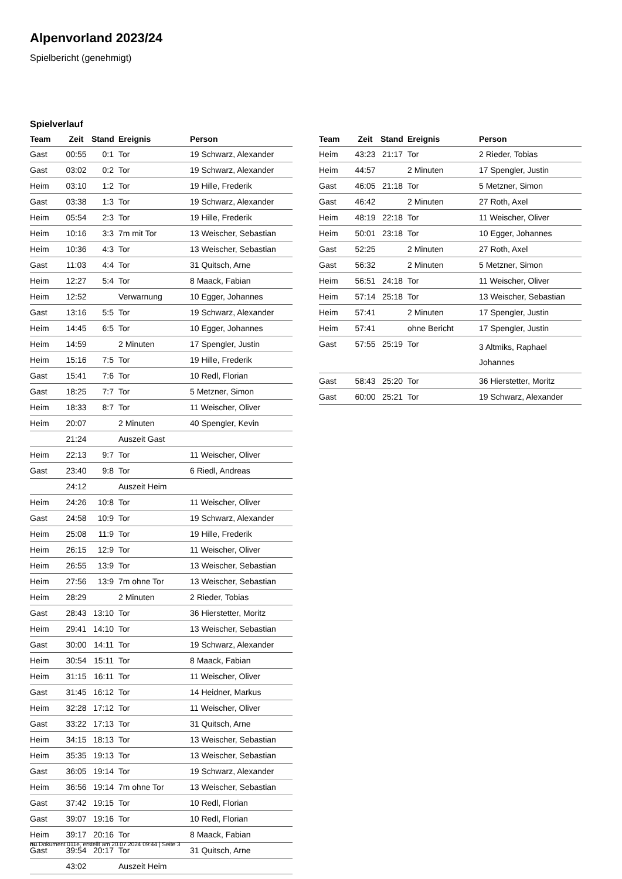Alpenvorland 2023/24
Spielbericht (genehmigt)
Spielverlauf
| Team | Zeit | Stand | Ereignis | Person |
| --- | --- | --- | --- | --- |
| Gast | 00:55 | 0:1 | Tor | 19 Schwarz, Alexander |
| Gast | 03:02 | 0:2 | Tor | 19 Schwarz, Alexander |
| Heim | 03:10 | 1:2 | Tor | 19 Hille, Frederik |
| Gast | 03:38 | 1:3 | Tor | 19 Schwarz, Alexander |
| Heim | 05:54 | 2:3 | Tor | 19 Hille, Frederik |
| Heim | 10:16 | 3:3 | 7m mit Tor | 13 Weischer, Sebastian |
| Heim | 10:36 | 4:3 | Tor | 13 Weischer, Sebastian |
| Gast | 11:03 | 4:4 | Tor | 31 Quitsch, Arne |
| Heim | 12:27 | 5:4 | Tor | 8 Maack, Fabian |
| Heim | 12:52 | | Verwarnung | 10 Egger, Johannes |
| Gast | 13:16 | 5:5 | Tor | 19 Schwarz, Alexander |
| Heim | 14:45 | 6:5 | Tor | 10 Egger, Johannes |
| Heim | 14:59 | | 2 Minuten | 17 Spengler, Justin |
| Heim | 15:16 | 7:5 | Tor | 19 Hille, Frederik |
| Gast | 15:41 | 7:6 | Tor | 10 Redl, Florian |
| Gast | 18:25 | 7:7 | Tor | 5 Metzner, Simon |
| Heim | 18:33 | 8:7 | Tor | 11 Weischer, Oliver |
| Heim | 20:07 | | 2 Minuten | 40 Spengler, Kevin |
| | 21:24 | | Auszeit Gast | |
| Heim | 22:13 | 9:7 | Tor | 11 Weischer, Oliver |
| Gast | 23:40 | 9:8 | Tor | 6 Riedl, Andreas |
| | 24:12 | | Auszeit Heim | |
| Heim | 24:26 | 10:8 | Tor | 11 Weischer, Oliver |
| Gast | 24:58 | 10:9 | Tor | 19 Schwarz, Alexander |
| Heim | 25:08 | 11:9 | Tor | 19 Hille, Frederik |
| Heim | 26:15 | 12:9 | Tor | 11 Weischer, Oliver |
| Heim | 26:55 | 13:9 | Tor | 13 Weischer, Sebastian |
| Heim | 27:56 | 13:9 | 7m ohne Tor | 13 Weischer, Sebastian |
| Heim | 28:29 | | 2 Minuten | 2 Rieder, Tobias |
| Gast | 28:43 | 13:10 | Tor | 36 Hierstetter, Moritz |
| Heim | 29:41 | 14:10 | Tor | 13 Weischer, Sebastian |
| Gast | 30:00 | 14:11 | Tor | 19 Schwarz, Alexander |
| Heim | 30:54 | 15:11 | Tor | 8 Maack, Fabian |
| Heim | 31:15 | 16:11 | Tor | 11 Weischer, Oliver |
| Gast | 31:45 | 16:12 | Tor | 14 Heidner, Markus |
| Heim | 32:28 | 17:12 | Tor | 11 Weischer, Oliver |
| Gast | 33:22 | 17:13 | Tor | 31 Quitsch, Arne |
| Heim | 34:15 | 18:13 | Tor | 13 Weischer, Sebastian |
| Heim | 35:35 | 19:13 | Tor | 13 Weischer, Sebastian |
| Gast | 36:05 | 19:14 | Tor | 19 Schwarz, Alexander |
| Heim | 36:56 | 19:14 | 7m ohne Tor | 13 Weischer, Sebastian |
| Gast | 37:42 | 19:15 | Tor | 10 Redl, Florian |
| Gast | 39:07 | 19:16 | Tor | 10 Redl, Florian |
| Heim | 39:17 | 20:16 | Tor | 8 Maack, Fabian |
| Gast | 39:54 | 20:17 | Tor | 31 Quitsch, Arne |
| | 43:02 | | Auszeit Heim | |
| Team | Zeit | Stand | Ereignis | Person |
| --- | --- | --- | --- | --- |
| Heim | 43:23 | 21:17 | Tor | 2 Rieder, Tobias |
| Heim | 44:57 | | 2 Minuten | 17 Spengler, Justin |
| Gast | 46:05 | 21:18 | Tor | 5 Metzner, Simon |
| Gast | 46:42 | | 2 Minuten | 27 Roth, Axel |
| Heim | 48:19 | 22:18 | Tor | 11 Weischer, Oliver |
| Heim | 50:01 | 23:18 | Tor | 10 Egger, Johannes |
| Gast | 52:25 | | 2 Minuten | 27 Roth, Axel |
| Gast | 56:32 | | 2 Minuten | 5 Metzner, Simon |
| Heim | 56:51 | 24:18 | Tor | 11 Weischer, Oliver |
| Heim | 57:14 | 25:18 | Tor | 13 Weischer, Sebastian |
| Heim | 57:41 | | 2 Minuten | 17 Spengler, Justin |
| Heim | 57:41 | | ohne Bericht | 17 Spengler, Justin |
| Gast | 57:55 | 25:19 | Tor | 3 Altmiks, Raphael Johannes |
| Gast | 58:43 | 25:20 | Tor | 36 Hierstetter, Moritz |
| Gast | 60:00 | 25:21 | Tor | 19 Schwarz, Alexander |
nu.Dokument 011e, erstellt am 20.07.2024 09:44 | Seite 3